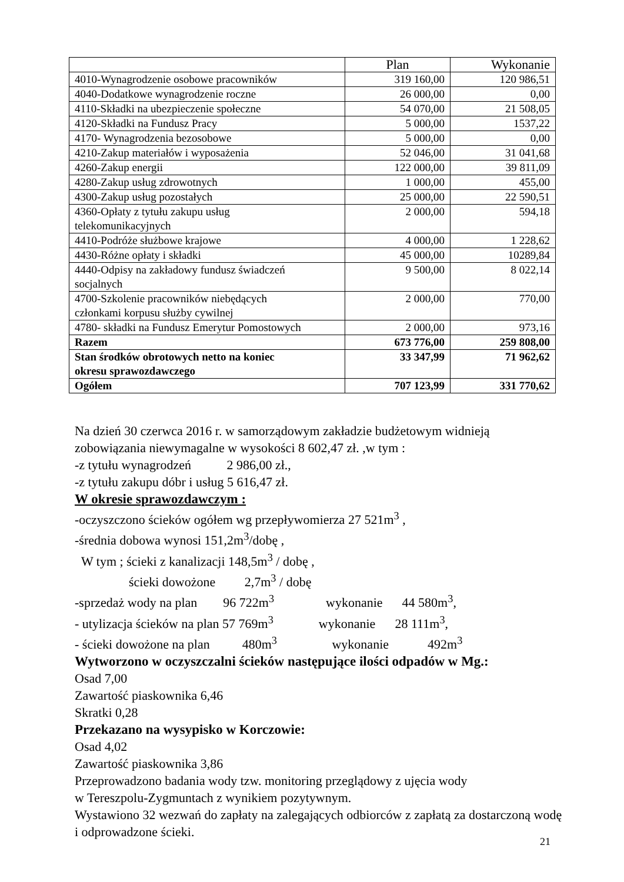| | Plan | Wykonanie |
| --- | --- | --- |
| 4010-Wynagrodzenie osobowe pracowników | 319 160,00 | 120 986,51 |
| 4040-Dodatkowe wynagrodzenie roczne | 26 000,00 | 0,00 |
| 4110-Składki na ubezpieczenie społeczne | 54 070,00 | 21 508,05 |
| 4120-Składki na Fundusz Pracy | 5 000,00 | 1537,22 |
| 4170- Wynagrodzenia bezosobowe | 5 000,00 | 0,00 |
| 4210-Zakup materiałów i wyposażenia | 52 046,00 | 31 041,68 |
| 4260-Zakup energii | 122 000,00 | 39 811,09 |
| 4280-Zakup usług zdrowotnych | 1 000,00 | 455,00 |
| 4300-Zakup usług pozostałych | 25 000,00 | 22 590,51 |
| 4360-Opłaty z tytułu zakupu usług telekomunikacyjnych | 2 000,00 | 594,18 |
| 4410-Podróże służbowe krajowe | 4 000,00 | 1 228,62 |
| 4430-Różne opłaty i składki | 45 000,00 | 10289,84 |
| 4440-Odpisy na zakładowy fundusz świadczeń socjalnych | 9 500,00 | 8 022,14 |
| 4700-Szkolenie pracowników niebędących członkami korpusu służby cywilnej | 2 000,00 | 770,00 |
| 4780- składki na Fundusz Emerytur Pomostowych | 2 000,00 | 973,16 |
| Razem | 673 776,00 | 259 808,00 |
| Stan środków obrotowych netto na koniec okresu sprawozdawczego | 33 347,99 | 71 962,62 |
| Ogółem | 707 123,99 | 331 770,62 |
Na dzień 30 czerwca 2016 r. w samorządowym zakładzie budżetowym widnieją zobowiązania niewymagalne w wysokości 8 602,47 zł. ,w tym :
-z tytułu wynagrodzeń 2 986,00 zł.,
-z tytułu zakupu dóbr i usług 5 616,47 zł.
W okresie sprawozdawczym :
-oczyszczono ścieków ogółem wg przepływomierza 27 521m<sup>3</sup> ,
-średnia dobowa wynosi 151,2m<sup>3</sup>/dobę ,
W tym ; ścieki z kanalizacji 148,5m<sup>3</sup> / dobę ,
ścieki dowożone 2,7m<sup>3</sup> / dobę
-sprzedaż wody na plan 96 722m<sup>3</sup> wykonanie 44 580m<sup>3</sup>,
- utylizacja ścieków na plan 57 769m<sup>3</sup> wykonanie 28 111m<sup>3</sup>,
- ścieki dowożone na plan 480m<sup>3</sup> wykonanie 492m<sup>3</sup>
Wytworzono w oczyszczalni ścieków następujące ilości odpadów w Mg.:
Osad 7,00
Zawartość piaskownika 6,46
Skratki 0,28
Przekazano na wysypisko w Korczowie:
Osad 4,02
Zawartość piaskownika 3,86
Przeprowadzono badania wody tzw. monitoring przeglądowy z ujęcia wody
w Tereszpolu-Zygmuntach z wynikiem pozytywnym.
Wystawiono 32 wezwań do zapłaty na zalegających odbiorców z zapłatą za dostarczoną wodę i odprowadzone ścieki.
21